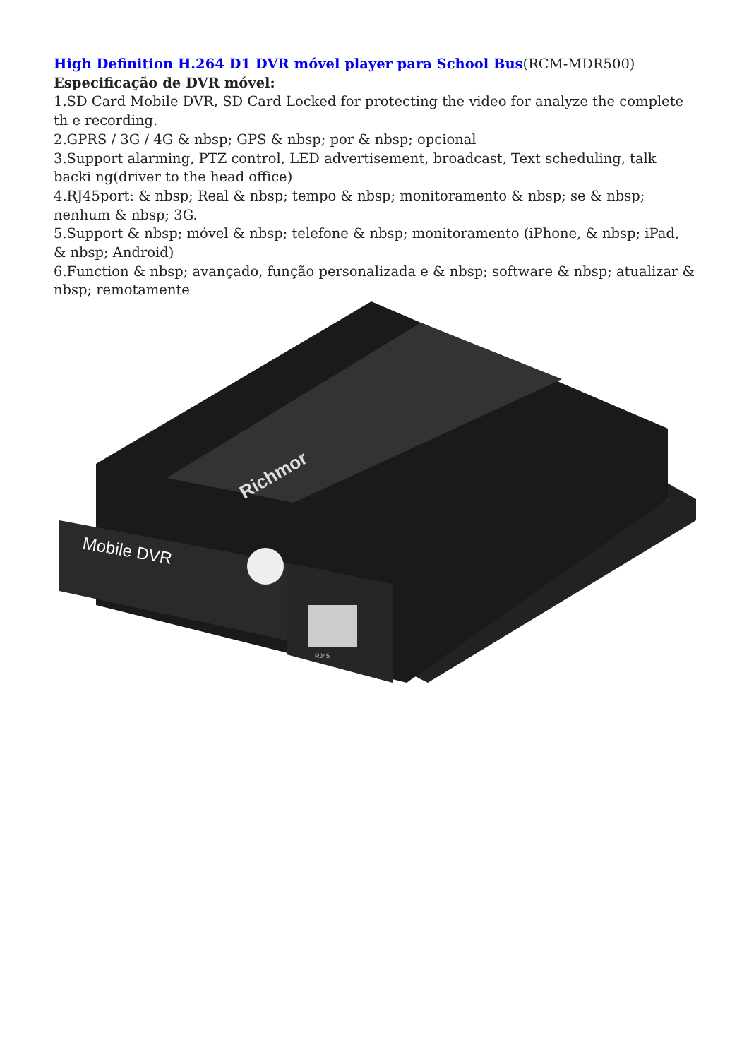High Definition H.264 D1 DVR móvel player para School Bus(RCM-MDR500)
Especificação de DVR móvel:
1.SD Card Mobile DVR, SD Card Locked for protecting the video for analyze the complete th e recording.
2.GPRS / 3G / 4G & nbsp; GPS & nbsp; por & nbsp; opcional
3.Support alarming, PTZ control, LED advertisement, broadcast, Text scheduling, talk backi ng(driver to the head office)
4.RJ45port: & nbsp; Real & nbsp; tempo & nbsp; monitoramento & nbsp; se & nbsp; nenhum & nbsp; 3G.
5.Support & nbsp; móvel & nbsp; telefone & nbsp; monitoramento (iPhone, & nbsp; iPad, & nbsp; Android)
6.Function & nbsp; avançado, função personalizada e & nbsp; software & nbsp; atualizar & nbsp; remotamente
Mobile DVR
Richmor
RJ45